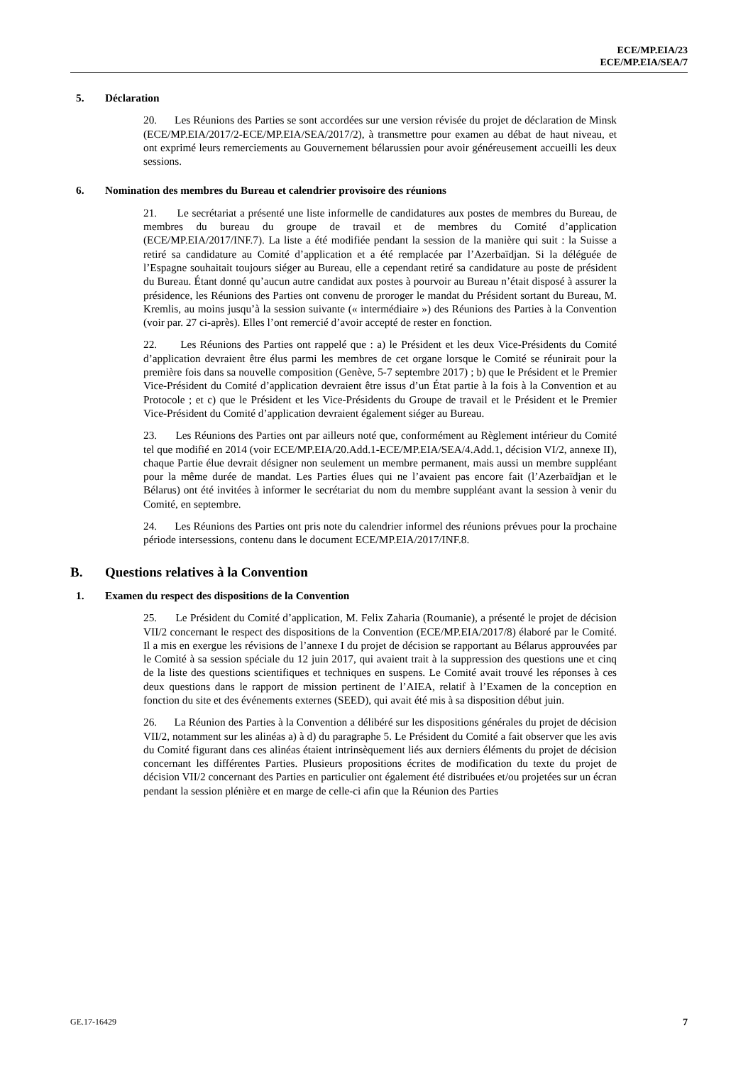ECE/MP.EIA/23
ECE/MP.EIA/SEA/7
5. Déclaration
20. Les Réunions des Parties se sont accordées sur une version révisée du projet de déclaration de Minsk (ECE/MP.EIA/2017/2-ECE/MP.EIA/SEA/2017/2), à transmettre pour examen au débat de haut niveau, et ont exprimé leurs remerciements au Gouvernement bélarussien pour avoir généreusement accueilli les deux sessions.
6. Nomination des membres du Bureau et calendrier provisoire des réunions
21. Le secrétariat a présenté une liste informelle de candidatures aux postes de membres du Bureau, de membres du bureau du groupe de travail et de membres du Comité d’application (ECE/MP.EIA/2017/INF.7). La liste a été modifiée pendant la session de la manière qui suit : la Suisse a retiré sa candidature au Comité d’application et a été remplacée par l’Azerbaïdjan. Si la déléguée de l’Espagne souhaitait toujours siéger au Bureau, elle a cependant retiré sa candidature au poste de président du Bureau. Étant donné qu’aucun autre candidat aux postes à pourvoir au Bureau n’était disposé à assurer la présidence, les Réunions des Parties ont convenu de proroger le mandat du Président sortant du Bureau, M. Kremlis, au moins jusqu’à la session suivante (« intermédiaire ») des Réunions des Parties à la Convention (voir par. 27 ci-après). Elles l’ont remercié d’avoir accepté de rester en fonction.
22. Les Réunions des Parties ont rappelé que : a) le Président et les deux Vice-Présidents du Comité d’application devraient être élus parmi les membres de cet organe lorsque le Comité se réunirait pour la première fois dans sa nouvelle composition (Genève, 5-7 septembre 2017) ; b) que le Président et le Premier Vice-Président du Comité d’application devraient être issus d’un État partie à la fois à la Convention et au Protocole ; et c) que le Président et les Vice-Présidents du Groupe de travail et le Président et le Premier Vice-Président du Comité d’application devraient également siéger au Bureau.
23. Les Réunions des Parties ont par ailleurs noté que, conformément au Règlement intérieur du Comité tel que modifié en 2014 (voir ECE/MP.EIA/20.Add.1-ECE/MP.EIA/SEA/4.Add.1, décision VI/2, annexe II), chaque Partie élue devrait désigner non seulement un membre permanent, mais aussi un membre suppléant pour la même durée de mandat. Les Parties élues qui ne l’avaient pas encore fait (l’Azerbaïdjan et le Bélarus) ont été invitées à informer le secrétariat du nom du membre suppléant avant la session à venir du Comité, en septembre.
24. Les Réunions des Parties ont pris note du calendrier informel des réunions prévues pour la prochaine période intersessions, contenu dans le document ECE/MP.EIA/2017/INF.8.
B. Questions relatives à la Convention
1. Examen du respect des dispositions de la Convention
25. Le Président du Comité d’application, M. Felix Zaharia (Roumanie), a présenté le projet de décision VII/2 concernant le respect des dispositions de la Convention (ECE/MP.EIA/2017/8) élaboré par le Comité. Il a mis en exergue les révisions de l’annexe I du projet de décision se rapportant au Bélarus approuvées par le Comité à sa session spéciale du 12 juin 2017, qui avaient trait à la suppression des questions une et cinq de la liste des questions scientifiques et techniques en suspens. Le Comité avait trouvé les réponses à ces deux questions dans le rapport de mission pertinent de l’AIEA, relatif à l’Examen de la conception en fonction du site et des événements externes (SEED), qui avait été mis à sa disposition début juin.
26. La Réunion des Parties à la Convention a délibéré sur les dispositions générales du projet de décision VII/2, notamment sur les alinéas a) à d) du paragraphe 5. Le Président du Comité a fait observer que les avis du Comité figurant dans ces alinéas étaient intrinsèquement liés aux derniers éléments du projet de décision concernant les différentes Parties. Plusieurs propositions écrites de modification du texte du projet de décision VII/2 concernant des Parties en particulier ont également été distribuées et/ou projetées sur un écran pendant la session plénière et en marge de celle-ci afin que la Réunion des Parties
GE.17-16429 7